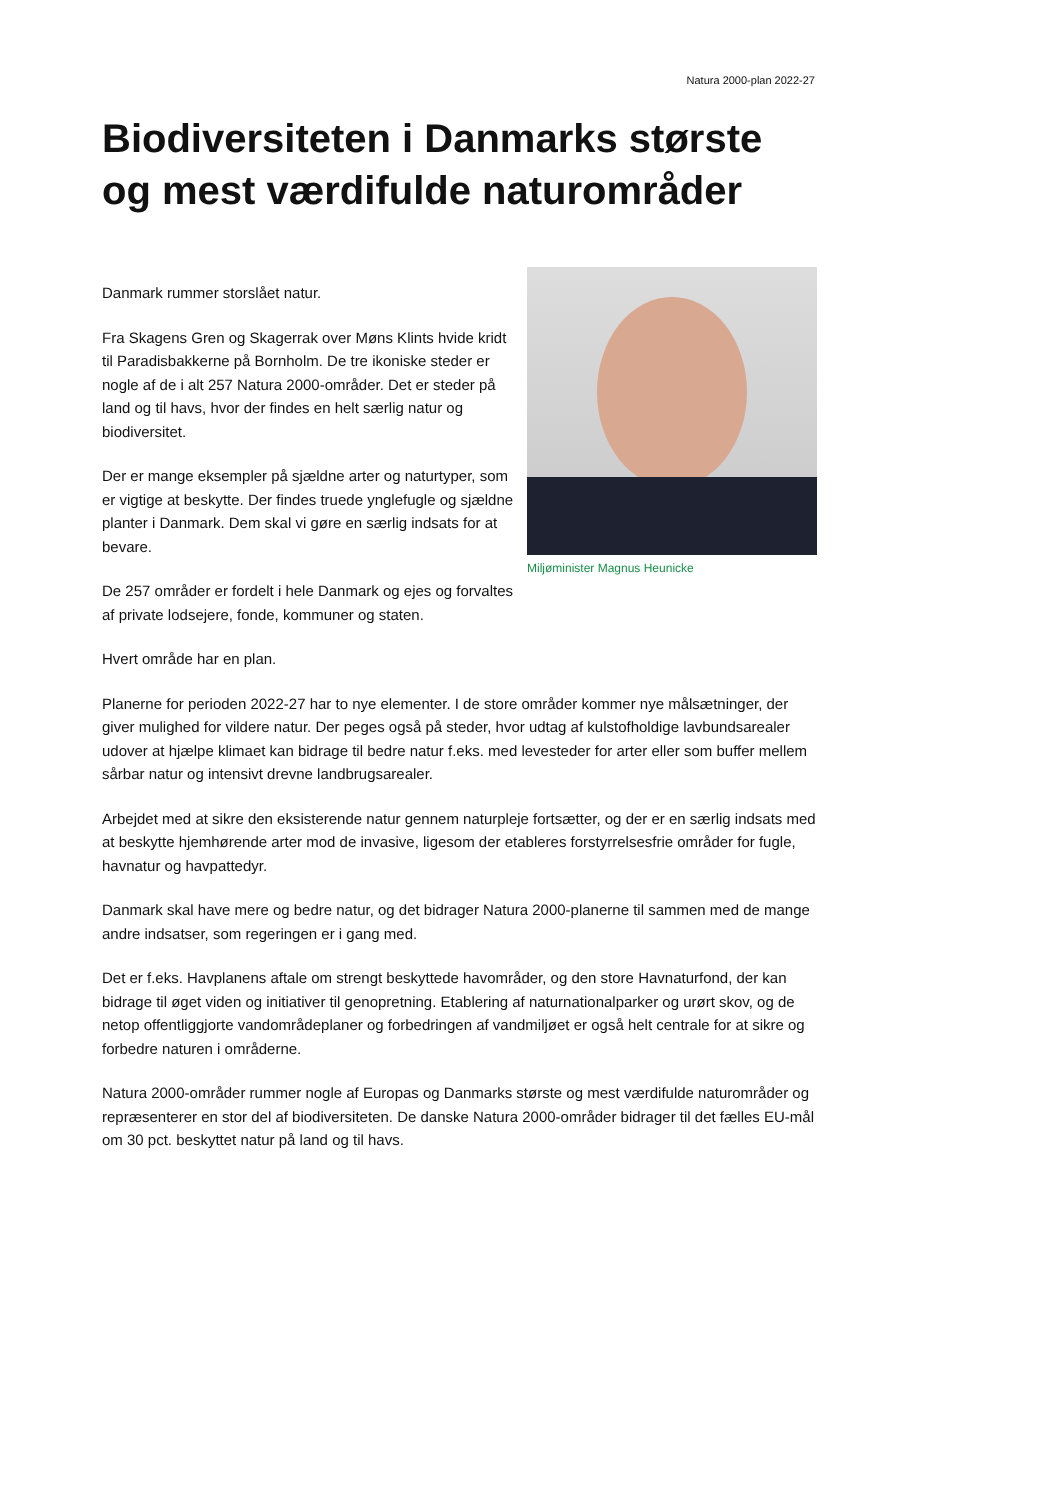Natura 2000-plan 2022-27
Biodiversiteten i Danmarks største og mest værdifulde naturområder
Danmark rummer storslået natur.
Fra Skagens Gren og Skagerrak over Møns Klints hvide kridt til Paradisbakkerne på Bornholm. De tre ikoniske steder er nogle af de i alt 257 Natura 2000-områder. Det er steder på land og til havs, hvor der findes en helt særlig natur og biodiversitet.
Der er mange eksempler på sjældne arter og naturtyper, som er vigtige at beskytte. Der findes truede ynglefugle og sjældne planter i Danmark. Dem skal vi gøre en særlig indsats for at bevare.
De 257 områder er fordelt i hele Danmark og ejes og forvaltes af private lodsejere, fonde, kommuner og staten.
Miljøminister Magnus Heunicke
Hvert område har en plan.
Planerne for perioden 2022-27 har to nye elementer. I de store områder kommer nye målsætninger, der giver mulighed for vildere natur. Der peges også på steder, hvor udtag af kulstofholdige lavbundsarealer udover at hjælpe klimaet kan bidrage til bedre natur f.eks. med levesteder for arter eller som buffer mellem sårbar natur og intensivt drevne landbrugsarealer.
Arbejdet med at sikre den eksisterende natur gennem naturpleje fortsætter, og der er en særlig indsats med at beskytte hjemhørende arter mod de invasive, ligesom der etableres forstyrrelsesfrie områder for fugle, havnatur og havpattedyr.
Danmark skal have mere og bedre natur, og det bidrager Natura 2000-planerne til sammen med de mange andre indsatser, som regeringen er i gang med.
Det er f.eks. Havplanens aftale om strengt beskyttede havområder, og den store Havnaturfond, der kan bidrage til øget viden og initiativer til genopretning. Etablering af naturnationalparker og urørt skov, og de netop offentliggjorte vandområdeplaner og forbedringen af vandmiljøet er også helt centrale for at sikre og forbedre naturen i områderne.
Natura 2000-områder rummer nogle af Europas og Danmarks største og mest værdifulde naturområder og repræsenterer en stor del af biodiversiteten. De danske Natura 2000-områder bidrager til det fælles EU-mål om 30 pct. beskyttet natur på land og til havs.